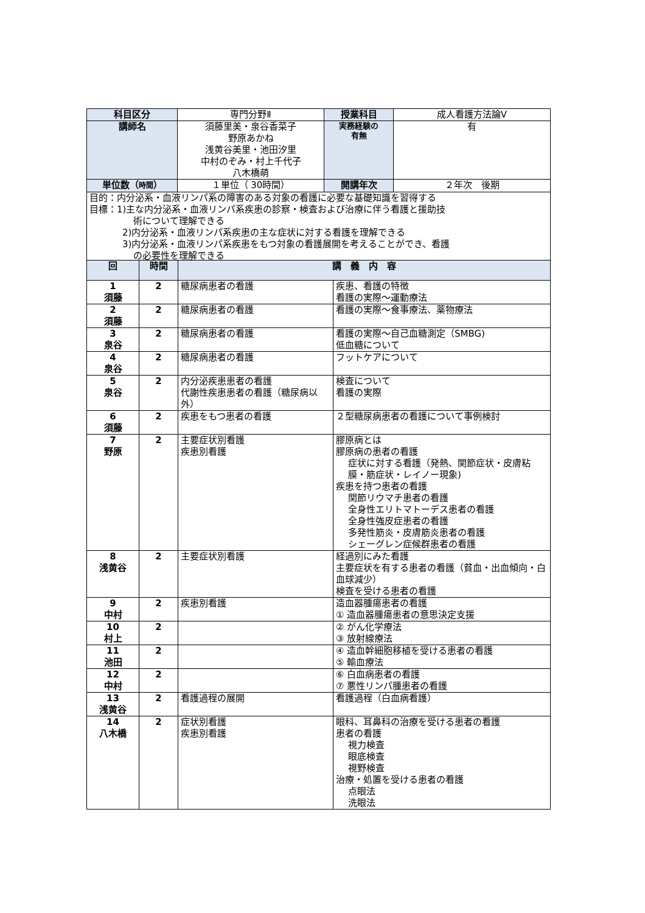| 科目区分 | 専門分野Ⅱ | 授業科目 | 成人看護方法論Ⅴ |
| 講師名 | 須藤里美・泉谷香菜子 野原あかね 浅黄谷美里・池田汐里 中村のぞみ・村上千代子 八木橋萌 | 実務経験の 有無 | 有 |
| 単位数（ 時間 ） | １単位（ 30時間） | 開講年次 | ２年次 後期 |
| 目的：内分泌系・血液リンパ系の障害のある対象の看護に必要な基礎知識を習得する 目標：1)主な内分泌系・血液リンパ系疾患の診察・検査および治療に伴う看護と援助技 術について理解できる 2)内分泌系・血液リンパ系疾患の主な症状に対する看護を理解できる 3)内分泌系・血液リンパ系疾患をもつ対象の看護展開を考えることができ、看護 の必要性を理解できる | | | |
| 回 | 時間 | 講 義 内 容 | |
| --- | --- | --- | --- |
| 1 須藤 | 2 | 糖尿病患者の看護 | 疾患、看護の特徴 看護の実際～運動療法 |
| 2 須藤 | 2 | 糖尿病患者の看護 | 看護の実際～食事療法、薬物療法 |
| 3 泉谷 | 2 | 糖尿病患者の看護 | 看護の実際～自己血糖測定（SMBG) 低血糖について |
| 4 泉谷 | 2 | 糖尿病患者の看護 | フットケアについて |
| 5 泉谷 | 2 | 内分泌疾患患者の看護 代謝性疾患患者の看護（糖尿病以外） | 検査について 看護の実際 |
| 6 須藤 | 2 | 疾患をもつ患者の看護 | ２型糖尿病患者の看護について事例検討 |
| 7 野原 | 2 | 主要症状別看護 疾患別看護 | 膠原病とは 膠原病の患者の看護 症状に対する看護（発熱、関節症状・皮膚粘膜・筋症状・レイノー現象) 疾患を持つ患者の看護 関節リウマチ患者の看護 全身性エリトマトーデス患者の看護 全身性強皮症患者の看護 多発性筋炎・皮膚筋炎患者の看護 シェーグレン症候群患者の看護 |
| 8 浅黄谷 | 2 | 主要症状別看護 | 経過別にみた看護 主要症状を有する患者の看護（貧血・出血傾向・白血球減少） 検査を受ける患者の看護 |
| 9 中村 | 2 | 疾患別看護 | 造血器腫瘍患者の看護 ① 造血器腫瘍患者の意思決定支援 |
| 10 村上 | 2 | | ② がん化学療法 ③ 放射線療法 |
| 11 池田 | 2 | | ④ 造血幹細胞移植を受ける患者の看護 ⑤ 輸血療法 |
| 12 中村 | 2 | | ⑥ 白血病患者の看護 ⑦ 悪性リンパ腫患者の看護 |
| 13 浅黄谷 | 2 | 看護過程の展開 | 看護過程（白血病看護） |
| 14 八木橋 | 2 | 症状別看護 疾患別看護 | 眼科、耳鼻科の治療を受ける患者の看護 患者の看護 視力検査 眼底検査 視野検査 治療・処置を受ける患者の看護 点眼法 洗眼法 |